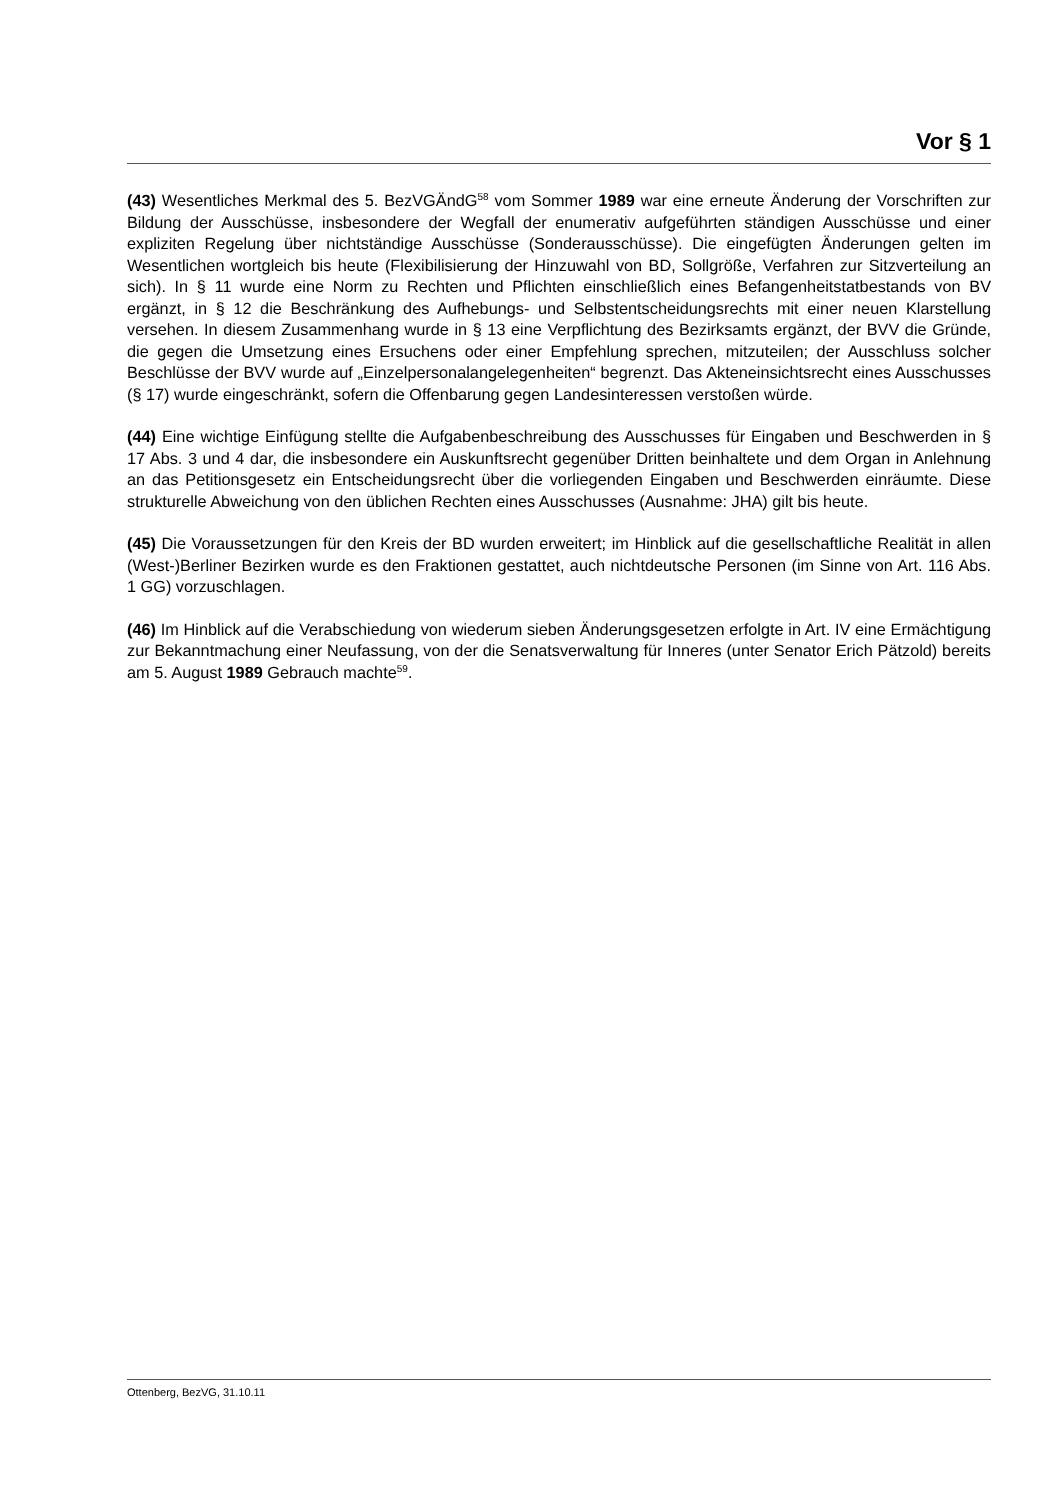Vor § 1
(43) Wesentliches Merkmal des 5. BezVGÄndG<sup>58</sup> vom Sommer 1989 war eine erneute Änderung der Vorschriften zur Bildung der Ausschüsse, insbesondere der Wegfall der enumerativ aufgeführten ständigen Ausschüsse und einer expliziten Regelung über nichtständige Ausschüsse (Sonderausschüsse). Die eingefügten Änderungen gelten im Wesentlichen wortgleich bis heute (Flexibilisierung der Hinzuwahl von BD, Sollgröße, Verfahren zur Sitzverteilung an sich). In § 11 wurde eine Norm zu Rechten und Pflichten einschließlich eines Befangenheitstatbestands von BV ergänzt, in § 12 die Beschränkung des Aufhebungs- und Selbstentscheidungsrechts mit einer neuen Klarstellung versehen. In diesem Zusammenhang wurde in § 13 eine Verpflichtung des Bezirksamts ergänzt, der BVV die Gründe, die gegen die Umsetzung eines Ersuchens oder einer Empfehlung sprechen, mitzuteilen; der Ausschluss solcher Beschlüsse der BVV wurde auf „Einzelpersonalangelegenheiten“ begrenzt. Das Akteneinsichtsrecht eines Ausschusses (§ 17) wurde eingeschränkt, sofern die Offenbarung gegen Landesinteressen verstoßen würde.
(44) Eine wichtige Einfügung stellte die Aufgabenbeschreibung des Ausschusses für Eingaben und Beschwerden in § 17 Abs. 3 und 4 dar, die insbesondere ein Auskunftsrecht gegenüber Dritten beinhaltete und dem Organ in Anlehnung an das Petitionsgesetz ein Entscheidungsrecht über die vorliegenden Eingaben und Beschwerden einräumte. Diese strukturelle Abweichung von den üblichen Rechten eines Ausschusses (Ausnahme: JHA) gilt bis heute.
(45) Die Voraussetzungen für den Kreis der BD wurden erweitert; im Hinblick auf die gesellschaftliche Realität in allen (West-)Berliner Bezirken wurde es den Fraktionen gestattet, auch nichtdeutsche Personen (im Sinne von Art. 116 Abs. 1 GG) vorzuschlagen.
(46) Im Hinblick auf die Verabschiedung von wiederum sieben Änderungsgesetzen erfolgte in Art. IV eine Ermächtigung zur Bekanntmachung einer Neufassung, von der die Senatsverwaltung für Inneres (unter Senator Erich Pätzold) bereits am 5. August 1989 Gebrauch machte<sup>59</sup>.
Ottenberg, BezVG, 31.10.11